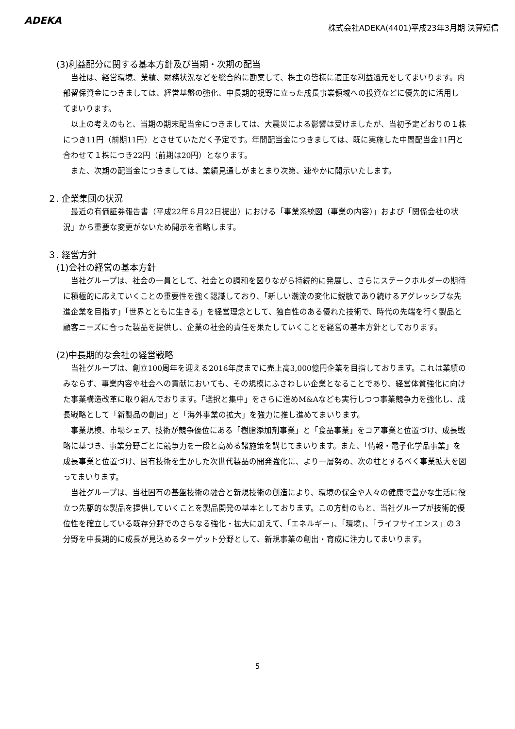ADEKA
株式会社ADEKA(4401)平成23年3月期 決算短信
(3)利益配分に関する基本方針及び当期・次期の配当
当社は、経営環境、業績、財務状況などを総合的に勘案して、株主の皆様に適正な利益還元をしてまいります。内部留保資金につきましては、経営基盤の強化、中長期的視野に立った成長事業領域への投資などに優先的に活用してまいります。
以上の考えのもと、当期の期末配当金につきましては、大震災による影響は受けましたが、当初予定どおりの１株につき11円（前期11円）とさせていただく予定です。年間配当金につきましては、既に実施した中間配当金11円と合わせて１株につき22円（前期は20円）となります。
また、次期の配当金につきましては、業績見通しがまとまり次第、速やかに開示いたします。
２. 企業集団の状況
最近の有価証券報告書（平成22年６月22日提出）における「事業系統図（事業の内容）」および「関係会社の状況」から重要な変更がないため開示を省略します。
３. 経営方針
(1)会社の経営の基本方針
当社グループは、社会の一員として、社会との調和を図りながら持続的に発展し、さらにステークホルダーの期待に積極的に応えていくことの重要性を強く認識しており、「新しい潮流の変化に鋭敏であり続けるアグレッシブな先進企業を目指す」「世界とともに生きる」を経営理念として、独自性のある優れた技術で、時代の先端を行く製品と顧客ニーズに合った製品を提供し、企業の社会的責任を果たしていくことを経営の基本方針としております。
(2)中長期的な会社の経営戦略
当社グループは、創立100周年を迎える2016年度までに売上高3,000億円企業を目指しております。これは業績のみならず、事業内容や社会への貢献においても、その規模にふさわしい企業となることであり、経営体質強化に向けた事業構造改革に取り組んでおります。「選択と集中」をさらに進めM&Aなども実行しつつ事業競争力を強化し、成長戦略として「新製品の創出」と「海外事業の拡大」を強力に推し進めてまいります。
事業規模、市場シェア、技術が競争優位にある「樹脂添加剤事業」と「食品事業」をコア事業と位置づけ、成長戦略に基づき、事業分野ごとに競争力を一段と高める諸施策を講じてまいります。また、「情報・電子化学品事業」を成長事業と位置づけ、固有技術を生かした次世代製品の開発強化に、より一層努め、次の柱とするべく事業拡大を図ってまいります。
当社グループは、当社固有の基盤技術の融合と新規技術の創造により、環境の保全や人々の健康で豊かな生活に役立つ先駆的な製品を提供していくことを製品開発の基本としております。この方針のもと、当社グループが技術的優位性を確立している既存分野でのさらなる強化・拡大に加えて、「エネルギー」、「環境」、「ライフサイエンス」の３分野を中長期的に成長が見込めるターゲット分野として、新規事業の創出・育成に注力してまいります。
5